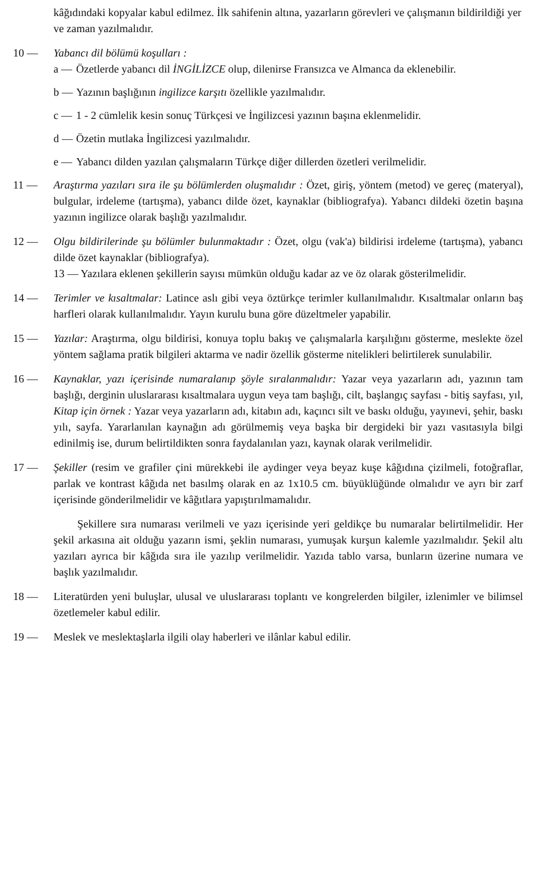kâğıdındaki kopyalar kabul edilmez. İlk sahifenin altına, yazarların görevleri ve çalışmanın bildirildiği yer ve zaman yazılmalıdır.
10 — Yabancı dil bölümü koşulları :
a — Özetlerde yabancı dil İNGİLİZCE olup, dilenirse Fransızca ve Almanca da eklenebilir.
b — Yazının başlığının ingilizce karşıtı özellikle yazılmalıdır.
c — 1 - 2 cümlelik kesin sonuç Türkçesi ve İngilizcesi yazının başına eklenmelidir.
d — Özetin mutlaka İngilizcesi yazılmalıdır.
e — Yabancı dilden yazılan çalışmaların Türkçe diğer dillerden özetleri verilmelidir.
11 — Araştırma yazıları sıra ile şu bölümlerden oluşmalıdır : Özet, giriş, yöntem (metod) ve gereç (materyal), bulgular, irdeleme (tartışma), yabancı dilde özet, kaynaklar (bibliografya). Yabancı dildeki özetin başına yazının ingilizce olarak başlığı yazılmalıdır.
12 — Olgu bildirilerinde şu bölümler bulunmaktadır : Özet, olgu (vak'a) bildirisi irdeleme (tartışma), yabancı dilde özet kaynaklar (bibliografya).
13 — Yazılara eklenen şekillerin sayısı mümkün olduğu kadar az ve öz olarak gösterilmelidir.
14 — Terimler ve kısaltmalar: Latince aslı gibi veya öztürkçe terimler kullanılmalıdır. Kısaltmalar onların baş harfleri olarak kullanılmalıdır. Yayın kurulu buna göre düzeltmeler yapabilir.
15 — Yazılar: Araştırma, olgu bildirisi, konuya toplu bakış ve çalışmalarla karşılığını gösterme, meslekte özel yöntem sağlama pratik bilgileri aktarma ve nadir özellik gösterme nitelikleri belirtilerek sunulabilir.
16 — Kaynaklar, yazı içerisinde numaralanıp şöyle sıralanmalıdır: Yazar veya yazarların adı, yazının tam başlığı, derginin uluslararası kısaltmalara uygun veya tam başlığı, cilt, başlangıç sayfası - bitiş sayfası, yıl, Kitap için örnek : Yazar veya yazarların adı, kitabın adı, kaçıncı silt ve baskı olduğu, yayınevi, şehir, baskı yılı, sayfa. Yararlanılan kaynağın adı görülmemiş veya başka bir dergideki bir yazı vasıtasıyla bilgi edinilmiş ise, durum belirtildikten sonra faydalanılan yazı, kaynak olarak verilmelidir.
17 — Şekiller (resim ve grafiler çini mürekkebi ile aydinger veya beyaz kuşe kâğıdına çizilmeli, fotoğraflar, parlak ve kontrast kâğıda net basılmş olarak en az 1x10.5 cm. büyüklüğünde olmalıdır ve ayrı bir zarf içerisinde gönderilmelidir ve kâğıtlara yapıştırılmamalıdır.
Şekillere sıra numarası verilmeli ve yazı içerisinde yeri geldikçe bu numaralar belirtilmelidir. Her şekil arkasına ait olduğu yazarın ismi, şeklin numarası, yumuşak kurşun kalemle yazılmalıdır. Şekil altı yazıları ayrıca bir kâğıda sıra ile yazılıp verilmelidir. Yazıda tablo varsa, bunların üzerine numara ve başlık yazılmalıdır.
18 — Literatürden yeni buluşlar, ulusal ve uluslararası toplantı ve kongrelerden bilgiler, izlenimler ve bilimsel özetlemeler kabul edilir.
19 — Meslek ve meslektaşlarla ilgili olay haberleri ve ilânlar kabul edilir.